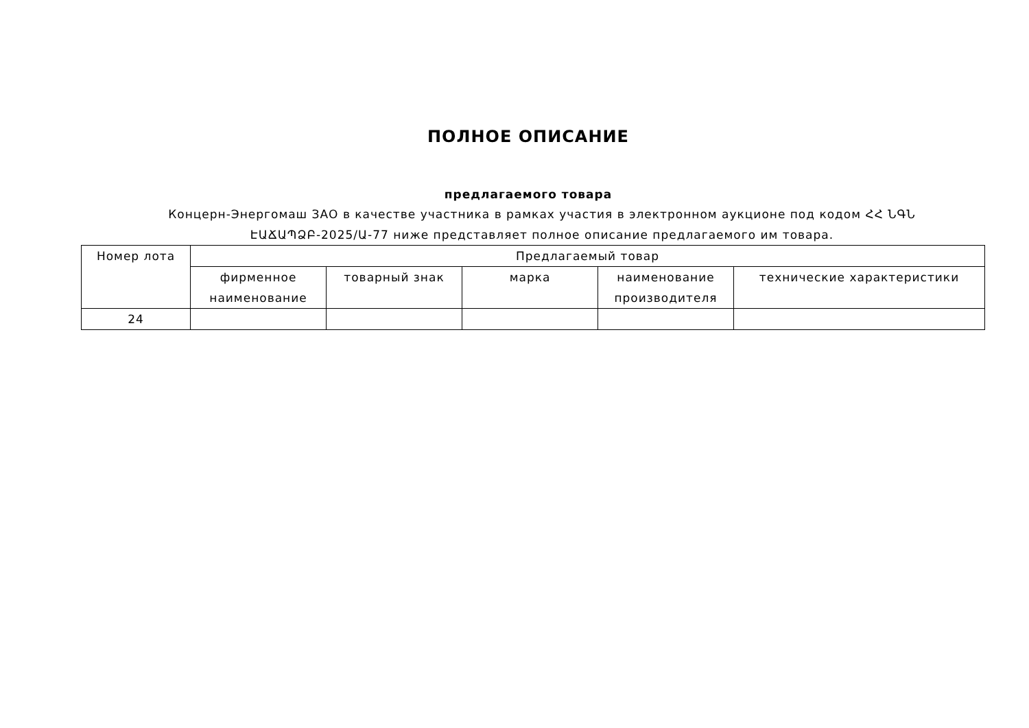ПОЛНОЕ ОПИСАНИЕ
предлагаемого товара
Концерн-Энергомаш ЗАО в качестве участника в рамках участия в электронном аукционе под кодом ՀՀ ՆԳՆ ԷԱՃԱՊՁԲ-2025/Ա-77 ниже представляет полное описание предлагаемого им товара.
| Номер лота | Предлагаемый товар | | | | |
| --- | --- | --- | --- | --- | --- |
| | фирменное наименование | товарный знак | марка | наименование производителя | технические характеристики |
| 24 | | | | | |